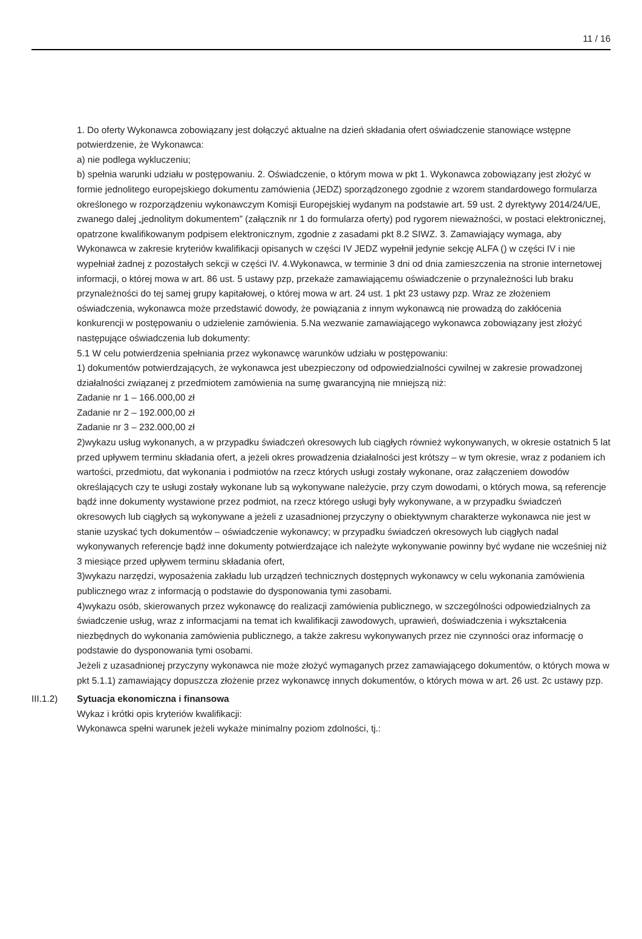11 / 16
1. Do oferty Wykonawca zobowiązany jest dołączyć aktualne na dzień składania ofert oświadczenie stanowiące wstępne potwierdzenie, że Wykonawca:
a) nie podlega wykluczeniu;
b) spełnia warunki udziału w postępowaniu. 2. Oświadczenie, o którym mowa w pkt 1. Wykonawca zobowiązany jest złożyć w formie jednolitego europejskiego dokumentu zamówienia (JEDZ) sporządzonego zgodnie z wzorem standardowego formularza określonego w rozporządzeniu wykonawczym Komisji Europejskiej wydanym na podstawie art. 59 ust. 2 dyrektywy 2014/24/UE, zwanego dalej „jednolitym dokumentem” (załącznik nr 1 do formularza oferty) pod rygorem nieważności, w postaci elektronicznej, opatrzone kwalifikowanym podpisem elektronicznym, zgodnie z zasadami pkt 8.2 SIWZ. 3. Zamawiający wymaga, aby Wykonawca w zakresie kryteriów kwalifikacji opisanych w części IV JEDZ wypełnił jedynie sekcję ALFA () w części IV i nie wypełniał żadnej z pozostałych sekcji w części IV. 4.Wykonawca, w terminie 3 dni od dnia zamieszczenia na stronie internetowej informacji, o której mowa w art. 86 ust. 5 ustawy pzp, przekaże zamawiającemu oświadczenie o przynależności lub braku przynależności do tej samej grupy kapitałowej, o której mowa w art. 24 ust. 1 pkt 23 ustawy pzp. Wraz ze złożeniem oświadczenia, wykonawca może przedstawić dowody, że powiązania z innym wykonawcą nie prowadzą do zakłócenia konkurencji w postępowaniu o udzielenie zamówienia. 5.Na wezwanie zamawiającego wykonawca zobowiązany jest złożyć następujące oświadczenia lub dokumenty:
5.1 W celu potwierdzenia spełniania przez wykonawcę warunków udziału w postępowaniu:
1) dokumentów potwierdzających, że wykonawca jest ubezpieczony od odpowiedzialności cywilnej w zakresie prowadzonej działalności związanej z przedmiotem zamówienia na sumę gwarancyjną nie mniejszą niż:
Zadanie nr 1 – 166.000,00 zł
Zadanie nr 2 – 192.000,00 zł
Zadanie nr 3 – 232.000,00 zł
2)wykazu usług wykonanych, a w przypadku świadczeń okresowych lub ciągłych również wykonywanych, w okresie ostatnich 5 lat przed upływem terminu składania ofert, a jeżeli okres prowadzenia działalności jest krótszy – w tym okresie, wraz z podaniem ich wartości, przedmiotu, dat wykonania i podmiotów na rzecz których usługi zostały wykonane, oraz załączeniem dowodów określających czy te usługi zostały wykonane lub są wykonywane należycie, przy czym dowodami, o których mowa, są referencje bądź inne dokumenty wystawione przez podmiot, na rzecz którego usługi były wykonywane, a w przypadku świadczeń okresowych lub ciągłych są wykonywane a jeżeli z uzasadnionej przyczyny o obiektywnym charakterze wykonawca nie jest w stanie uzyskać tych dokumentów – oświadczenie wykonawcy; w przypadku świadczeń okresowych lub ciągłych nadal wykonywanych referencje bądź inne dokumenty potwierdzające ich należyte wykonywanie powinny być wydane nie wcześniej niż 3 miesiące przed upływem terminu składania ofert,
3)wykazu narzędzi, wyposażenia zakładu lub urządzeń technicznych dostępnych wykonawcy w celu wykonania zamówienia publicznego wraz z informacją o podstawie do dysponowania tymi zasobami.
4)wykazu osób, skierowanych przez wykonawcę do realizacji zamówienia publicznego, w szczególności odpowiedzialnych za świadczenie usług, wraz z informacjami na temat ich kwalifikacji zawodowych, uprawień, doświadczenia i wykształcenia niezbędnych do wykonania zamówienia publicznego, a także zakresu wykonywanych przez nie czynności oraz informację o podstawie do dysponowania tymi osobami.
Jeżeli z uzasadnionej przyczyny wykonawca nie może złożyć wymaganych przez zamawiającego dokumentów, o których mowa w pkt 5.1.1) zamawiający dopuszcza złożenie przez wykonawcę innych dokumentów, o których mowa w art. 26 ust. 2c ustawy pzp.
III.1.2) Sytuacja ekonomiczna i finansowa
Wykaz i krótki opis kryteriów kwalifikacji:
Wykonawca spełni warunek jeżeli wykaże minimalny poziom zdolności, tj.: